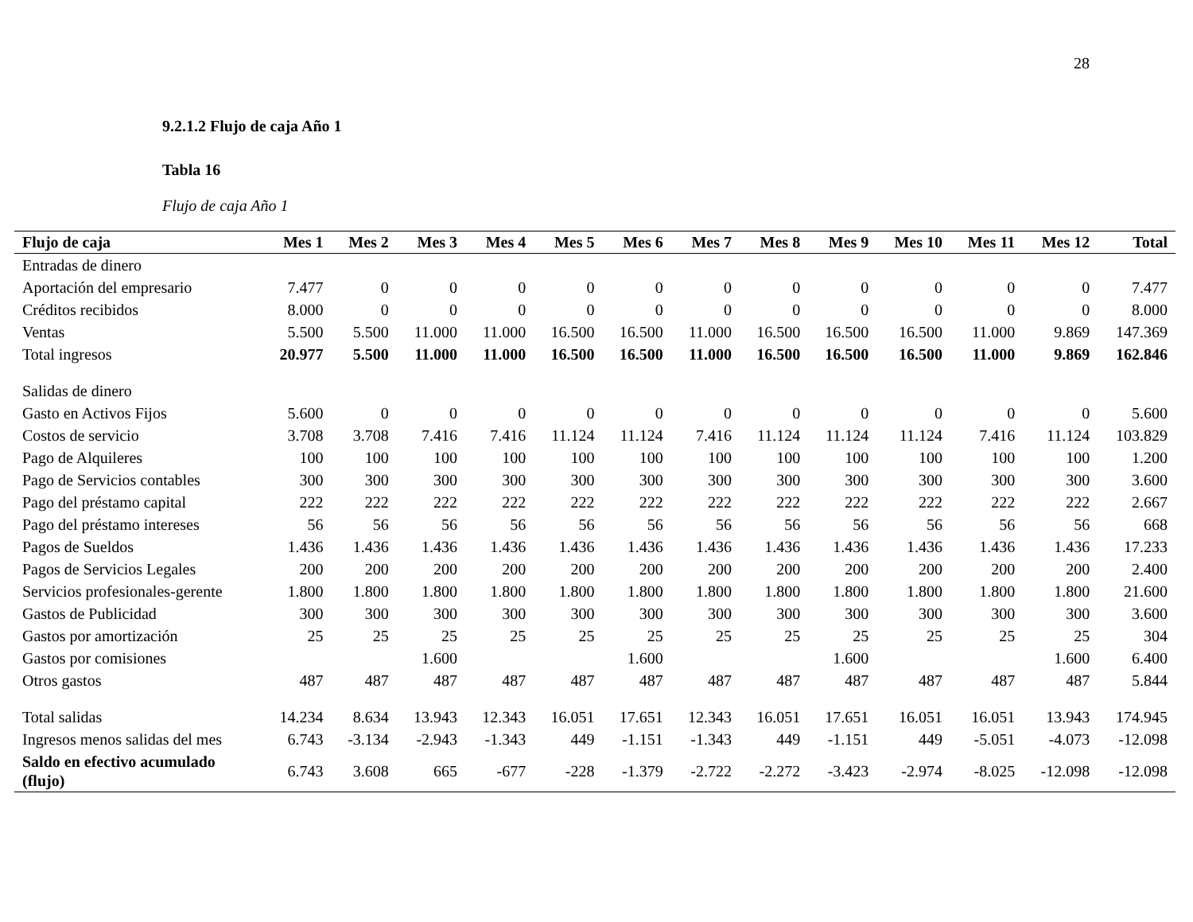28
9.2.1.2 Flujo de caja Año 1
Tabla 16
Flujo de caja Año 1
| Flujo de caja | Mes 1 | Mes 2 | Mes 3 | Mes 4 | Mes 5 | Mes 6 | Mes 7 | Mes 8 | Mes 9 | Mes 10 | Mes 11 | Mes 12 | Total |
| --- | --- | --- | --- | --- | --- | --- | --- | --- | --- | --- | --- | --- | --- |
| Entradas de dinero | | | | | | | | | | | | | |
| Aportación del empresario | 7.477 | 0 | 0 | 0 | 0 | 0 | 0 | 0 | 0 | 0 | 0 | 0 | 7.477 |
| Créditos recibidos | 8.000 | 0 | 0 | 0 | 0 | 0 | 0 | 0 | 0 | 0 | 0 | 0 | 8.000 |
| Ventas | 5.500 | 5.500 | 11.000 | 11.000 | 16.500 | 16.500 | 11.000 | 16.500 | 16.500 | 16.500 | 11.000 | 9.869 | 147.369 |
| Total ingresos | 20.977 | 5.500 | 11.000 | 11.000 | 16.500 | 16.500 | 11.000 | 16.500 | 16.500 | 16.500 | 11.000 | 9.869 | 162.846 |
| Salidas de dinero | | | | | | | | | | | | | |
| Gasto en Activos Fijos | 5.600 | 0 | 0 | 0 | 0 | 0 | 0 | 0 | 0 | 0 | 0 | 0 | 5.600 |
| Costos de servicio | 3.708 | 3.708 | 7.416 | 7.416 | 11.124 | 11.124 | 7.416 | 11.124 | 11.124 | 11.124 | 7.416 | 11.124 | 103.829 |
| Pago de Alquileres | 100 | 100 | 100 | 100 | 100 | 100 | 100 | 100 | 100 | 100 | 100 | 100 | 1.200 |
| Pago de Servicios contables | 300 | 300 | 300 | 300 | 300 | 300 | 300 | 300 | 300 | 300 | 300 | 300 | 3.600 |
| Pago del préstamo capital | 222 | 222 | 222 | 222 | 222 | 222 | 222 | 222 | 222 | 222 | 222 | 222 | 2.667 |
| Pago del préstamo intereses | 56 | 56 | 56 | 56 | 56 | 56 | 56 | 56 | 56 | 56 | 56 | 56 | 668 |
| Pagos de Sueldos | 1.436 | 1.436 | 1.436 | 1.436 | 1.436 | 1.436 | 1.436 | 1.436 | 1.436 | 1.436 | 1.436 | 1.436 | 17.233 |
| Pagos de Servicios Legales | 200 | 200 | 200 | 200 | 200 | 200 | 200 | 200 | 200 | 200 | 200 | 200 | 2.400 |
| Servicios profesionales-gerente | 1.800 | 1.800 | 1.800 | 1.800 | 1.800 | 1.800 | 1.800 | 1.800 | 1.800 | 1.800 | 1.800 | 1.800 | 21.600 |
| Gastos de Publicidad | 300 | 300 | 300 | 300 | 300 | 300 | 300 | 300 | 300 | 300 | 300 | 300 | 3.600 |
| Gastos por amortización | 25 | 25 | 25 | 25 | 25 | 25 | 25 | 25 | 25 | 25 | 25 | 25 | 304 |
| Gastos por comisiones | | | 1.600 | | | 1.600 | | | 1.600 | | | 1.600 | 6.400 |
| Otros gastos | 487 | 487 | 487 | 487 | 487 | 487 | 487 | 487 | 487 | 487 | 487 | 487 | 5.844 |
| Total salidas | 14.234 | 8.634 | 13.943 | 12.343 | 16.051 | 17.651 | 12.343 | 16.051 | 17.651 | 16.051 | 16.051 | 13.943 | 174.945 |
| Ingresos menos salidas del mes | 6.743 | -3.134 | -2.943 | -1.343 | 449 | -1.151 | -1.343 | 449 | -1.151 | 449 | -5.051 | -4.073 | -12.098 |
| Saldo en efectivo acumulado (flujo) | 6.743 | 3.608 | 665 | -677 | -228 | -1.379 | -2.722 | -2.272 | -3.423 | -2.974 | -8.025 | -12.098 | -12.098 |